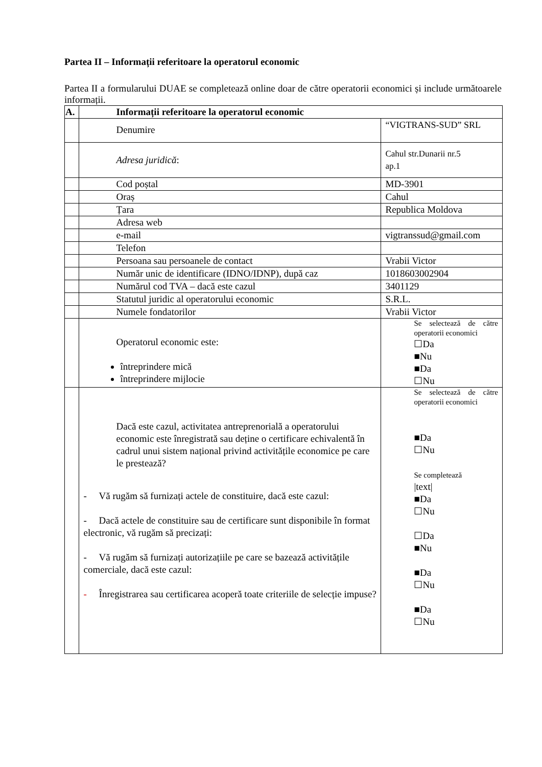Partea II – Informații referitoare la operatorul economic
Partea II a formularului DUAE se completează online doar de către operatorii economici și include următoarele informații.
| A. | Informații referitoare la operatorul economic | |
| --- | --- | --- |
| | Denumire | “VIGTRANS-SUD” SRL |
| | Adresa juridică : | Cahul str.Dunarii nr.5 ap.1 |
| | Cod poștal | MD-3901 |
| | Oraș | Cahul |
| | Țara | Republica Moldova |
| | Adresa web | |
| | e-mail | vigtranssud@gmail.com |
| | Telefon | |
| | Persoana sau persoanele de contact | Vrabii Victor |
| | Număr unic de identificare (IDNO/IDNP), după caz | 1018603002904 |
| | Numărul cod TVA – dacă este cazul | 3401129 |
| | Statutul juridic al operatorului economic | S.R.L. |
| | Numele fondatorilor | Vrabii Victor |
| | Operatorul economic este: întreprindere mică întreprindere mijlocie | Se selectează de către operatorii economici ☐Da ■Nu ■Da ☐Nu |
| | Dacă este cazul, activitatea antreprenorială a operatorului economic este înregistrată sau deține o certificare echivalentă în cadrul unui sistem național privind activitățile economice pe care le prestează? - Vă rugăm să furnizați actele de constituire, dacă este cazul: - Dacă actele de constituire sau de certificare sunt disponibile în format electronic, vă rugăm să precizați: - Vă rugăm să furnizați autorizațiile pe care se bazează activitățile comerciale, dacă este cazul: - Înregistrarea sau certificarea acoperă toate criteriile de selecție impuse? | Se selectează de către operatorii economici ■Da ☐Nu Se completează /text/ ■Da ☐Nu ☐Da ■Nu ■Da ☐Nu ■Da ☐Nu |